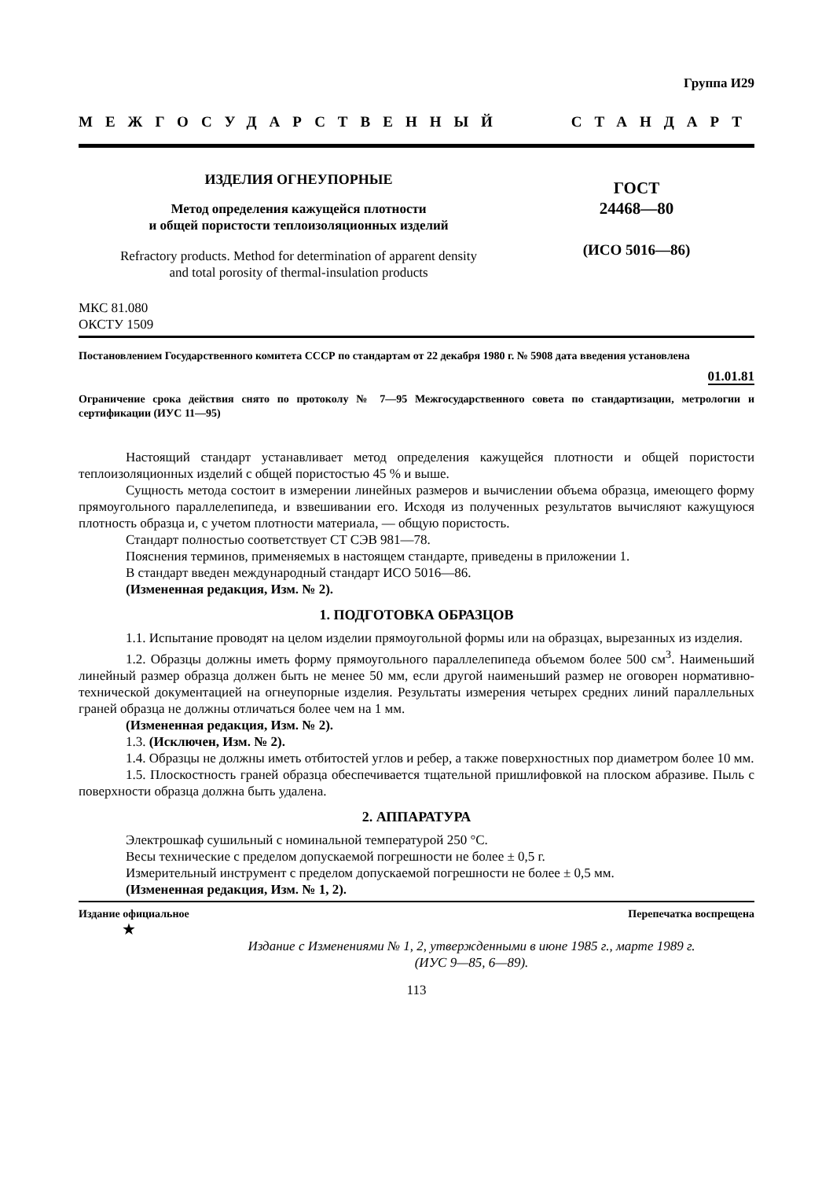Группа И29
МЕЖГОСУДАРСТВЕННЫЙ СТАНДАРТ
ИЗДЕЛИЯ ОГНЕУПОРНЫЕ
Метод определения кажущейся плотности
и общей пористости теплоизоляционных изделий
Refractory products. Method for determination of apparent density
and total porosity of thermal-insulation products
ГОСТ
24468—80
(ИСО 5016—86)
МКС 81.080
ОКСТУ 1509
Постановлением Государственного комитета СССР по стандартам от 22 декабря 1980 г. № 5908 дата введения установлена
01.01.81
Ограничение срока действия снято по протоколу № 7—95 Межгосударственного совета по стандартизации, метрологии и сертификации (ИУС 11—95)
Настоящий стандарт устанавливает метод определения кажущейся плотности и общей пористости теплоизоляционных изделий с общей пористостью 45 % и выше.
Сущность метода состоит в измерении линейных размеров и вычислении объема образца, имеющего форму прямоугольного параллелепипеда, и взвешивании его. Исходя из полученных результатов вычисляют кажущуюся плотность образца и, с учетом плотности материала, — общую пористость.
Стандарт полностью соответствует СТ СЭВ 981—78.
Пояснения терминов, применяемых в настоящем стандарте, приведены в приложении 1.
В стандарт введен международный стандарт ИСО 5016—86.
(Измененная редакция, Изм. № 2).
1. ПОДГОТОВКА ОБРАЗЦОВ
1.1. Испытание проводят на целом изделии прямоугольной формы или на образцах, вырезанных из изделия.
1.2. Образцы должны иметь форму прямоугольного параллелепипеда объемом более 500 см<sup>3</sup>. Наименьший линейный размер образца должен быть не менее 50 мм, если другой наименьший размер не оговорен нормативно-технической документацией на огнеупорные изделия. Результаты измерения четырех средних линий параллельных граней образца не должны отличаться более чем на 1 мм.
(Измененная редакция, Изм. № 2).
1.3. (Исключен, Изм. № 2).
1.4. Образцы не должны иметь отбитостей углов и ребер, а также поверхностных пор диаметром более 10 мм.
1.5. Плоскостность граней образца обеспечивается тщательной пришлифовкой на плоском абразиве. Пыль с поверхности образца должна быть удалена.
2. АППАРАТУРА
Электрошкаф сушильный с номинальной температурой 250 °С.
Весы технические с пределом допускаемой погрешности не более ± 0,5 г.
Измерительный инструмент с пределом допускаемой погрешности не более ± 0,5 мм.
(Измененная редакция, Изм. № 1, 2).
Издание официальное Перепечатка воспрещена
★
Издание с Изменениями № 1, 2, утвержденными в июне 1985 г., марте 1989 г.
(ИУС 9—85, 6—89).
113